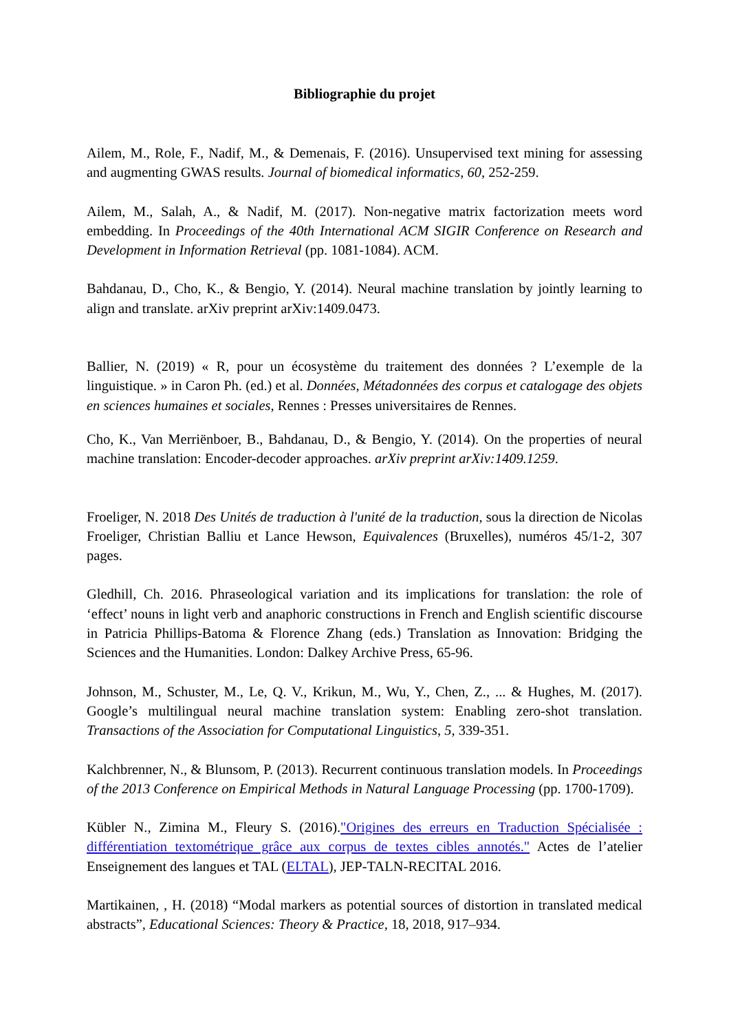Bibliographie du projet
Ailem, M., Role, F., Nadif, M., & Demenais, F. (2016). Unsupervised text mining for assessing and augmenting GWAS results. Journal of biomedical informatics, 60, 252-259.
Ailem, M., Salah, A., & Nadif, M. (2017). Non-negative matrix factorization meets word embedding. In Proceedings of the 40th International ACM SIGIR Conference on Research and Development in Information Retrieval (pp. 1081-1084). ACM.
Bahdanau, D., Cho, K., & Bengio, Y. (2014). Neural machine translation by jointly learning to align and translate. arXiv preprint arXiv:1409.0473.
Ballier, N. (2019) « R, pour un écosystème du traitement des données ? L’exemple de la linguistique. » in Caron Ph. (ed.) et al. Données, Métadonnées des corpus et catalogage des objets en sciences humaines et sociales, Rennes : Presses universitaires de Rennes.
Cho, K., Van Merriënboer, B., Bahdanau, D., & Bengio, Y. (2014). On the properties of neural machine translation: Encoder-decoder approaches. arXiv preprint arXiv:1409.1259.
Froeliger, N. 2018 Des Unités de traduction à l'unité de la traduction, sous la direction de Nicolas Froeliger, Christian Balliu et Lance Hewson, Equivalences (Bruxelles), numéros 45/1-2, 307 pages.
Gledhill, Ch. 2016. Phraseological variation and its implications for translation: the role of ‘effect’ nouns in light verb and anaphoric constructions in French and English scientific discourse in Patricia Phillips-Batoma & Florence Zhang (eds.) Translation as Innovation: Bridging the Sciences and the Humanities. London: Dalkey Archive Press, 65-96.
Johnson, M., Schuster, M., Le, Q. V., Krikun, M., Wu, Y., Chen, Z., ... & Hughes, M. (2017). Google’s multilingual neural machine translation system: Enabling zero-shot translation. Transactions of the Association for Computational Linguistics, 5, 339-351.
Kalchbrenner, N., & Blunsom, P. (2013). Recurrent continuous translation models. In Proceedings of the 2013 Conference on Empirical Methods in Natural Language Processing (pp. 1700-1709).
Kübler N., Zimina M., Fleury S. (2016)."Origines des erreurs en Traduction Spécialisée : différentiation textométrique grâce aux corpus de textes cibles annotés." Actes de l’atelier Enseignement des langues et TAL (ELTAL), JEP-TALN-RECITAL 2016.
Martikainen, , H. (2018) “Modal markers as potential sources of distortion in translated medical abstracts”, Educational Sciences: Theory & Practice, 18, 2018, 917–934.